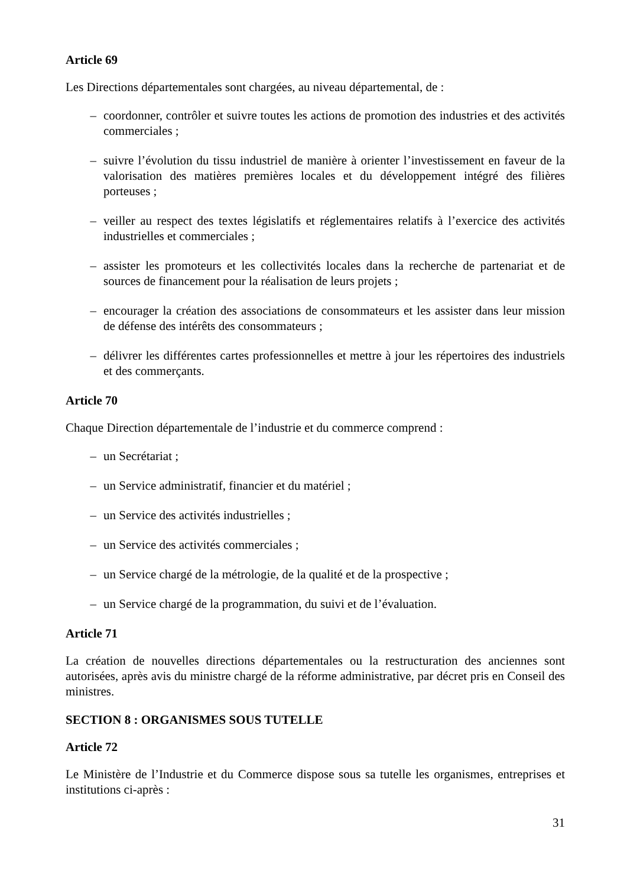Article 69
Les Directions départementales sont chargées, au niveau départemental, de :
– coordonner, contrôler et suivre toutes les actions de promotion des industries et des activités commerciales ;
– suivre l’évolution du tissu industriel de manière à orienter l’investissement en faveur de la valorisation des matières premières locales et du développement intégré des filières porteuses ;
– veiller au respect des textes législatifs et réglementaires relatifs à l’exercice des activités industrielles et commerciales ;
– assister les promoteurs et les collectivités locales dans la recherche de partenariat et de sources de financement pour la réalisation de leurs projets ;
– encourager la création des associations de consommateurs et les assister dans leur mission de défense des intérêts des consommateurs ;
– délivrer les différentes cartes professionnelles et mettre à jour les répertoires des industriels et des commerçants.
Article 70
Chaque Direction départementale de l’industrie et du commerce comprend :
– un Secrétariat ;
– un Service administratif, financier et du matériel ;
– un Service des activités industrielles ;
– un Service des activités commerciales ;
– un Service chargé de la métrologie, de la qualité et de la prospective ;
– un Service chargé de la programmation, du suivi et de l’évaluation.
Article 71
La création de nouvelles directions départementales ou la restructuration des anciennes sont autorisées, après avis du ministre chargé de la réforme administrative, par décret pris en Conseil des ministres.
SECTION 8 : ORGANISMES SOUS TUTELLE
Article 72
Le Ministère de l’Industrie et du Commerce dispose sous sa tutelle les organismes, entreprises et institutions ci-après :
31